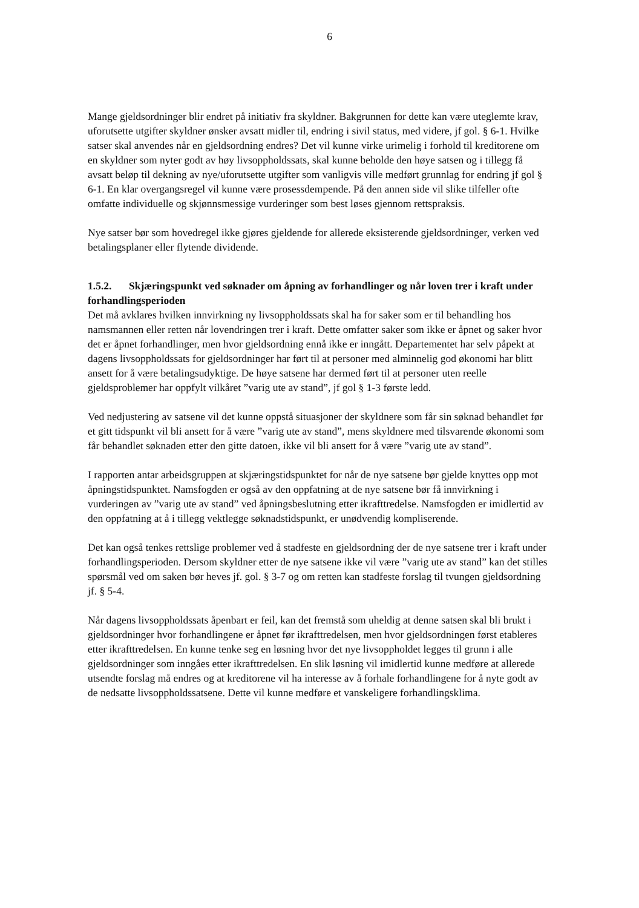6
Mange gjeldsordninger blir endret på initiativ fra skyldner. Bakgrunnen for dette kan være uteglemte krav, uforutsette utgifter skyldner ønsker avsatt midler til, endring i sivil status, med videre, jf gol. § 6-1. Hvilke satser skal anvendes når en gjeldsordning endres? Det vil kunne virke urimelig i forhold til kreditorene om en skyldner som nyter godt av høy livsoppholdssats, skal kunne beholde den høye satsen og i tillegg få avsatt beløp til dekning av nye/uforutsette utgifter som vanligvis ville medført grunnlag for endring jf gol § 6-1. En klar overgangsregel vil kunne være prosessdempende. På den annen side vil slike tilfeller ofte omfatte individuelle og skjønnsmessige vurderinger som best løses gjennom rettspraksis.
Nye satser bør som hovedregel ikke gjøres gjeldende for allerede eksisterende gjeldsordninger, verken ved betalingsplaner eller flytende dividende.
1.5.2. Skjæringspunkt ved søknader om åpning av forhandlinger og når loven trer i kraft under forhandlingsperioden
Det må avklares hvilken innvirkning ny livsoppholdssats skal ha for saker som er til behandling hos namsmannen eller retten når lovendringen trer i kraft. Dette omfatter saker som ikke er åpnet og saker hvor det er åpnet forhandlinger, men hvor gjeldsordning ennå ikke er inngått. Departementet har selv påpekt at dagens livsoppholdssats for gjeldsordninger har ført til at personer med alminnelig god økonomi har blitt ansett for å være betalingsudyktige. De høye satsene har dermed ført til at personer uten reelle gjeldsproblemer har oppfylt vilkåret ”varig ute av stand”, jf gol § 1-3 første ledd.
Ved nedjustering av satsene vil det kunne oppstå situasjoner der skyldnere som får sin søknad behandlet før et gitt tidspunkt vil bli ansett for å være ”varig ute av stand”, mens skyldnere med tilsvarende økonomi som får behandlet søknaden etter den gitte datoen, ikke vil bli ansett for å være ”varig ute av stand”.
I rapporten antar arbeidsgruppen at skjæringstidspunktet for når de nye satsene bør gjelde knyttes opp mot åpningstidspunktet. Namsfogden er også av den oppfatning at de nye satsene bør få innvirkning i vurderingen av ”varig ute av stand” ved åpningsbeslutning etter ikrafttredelse. Namsfogden er imidlertid av den oppfatning at å i tillegg vektlegge søknadstidspunkt, er unødvendig kompliserende.
Det kan også tenkes rettslige problemer ved å stadfeste en gjeldsordning der de nye satsene trer i kraft under forhandlingsperioden. Dersom skyldner etter de nye satsene ikke vil være ”varig ute av stand” kan det stilles spørsmål ved om saken bør heves jf. gol. § 3-7 og om retten kan stadfeste forslag til tvungen gjeldsordning jf. § 5-4.
Når dagens livsoppholdssats åpenbart er feil, kan det fremstå som uheldig at denne satsen skal bli brukt i gjeldsordninger hvor forhandlingene er åpnet før ikrafttredelsen, men hvor gjeldsordningen først etableres etter ikrafttredelsen. En kunne tenke seg en løsning hvor det nye livsoppholdet legges til grunn i alle gjeldsordninger som inngåes etter ikrafttredelsen. En slik løsning vil imidlertid kunne medføre at allerede utsendte forslag må endres og at kreditorene vil ha interesse av å forhale forhandlingene for å nyte godt av de nedsatte livsoppholdssatsene. Dette vil kunne medføre et vanskeligere forhandlingsklima.